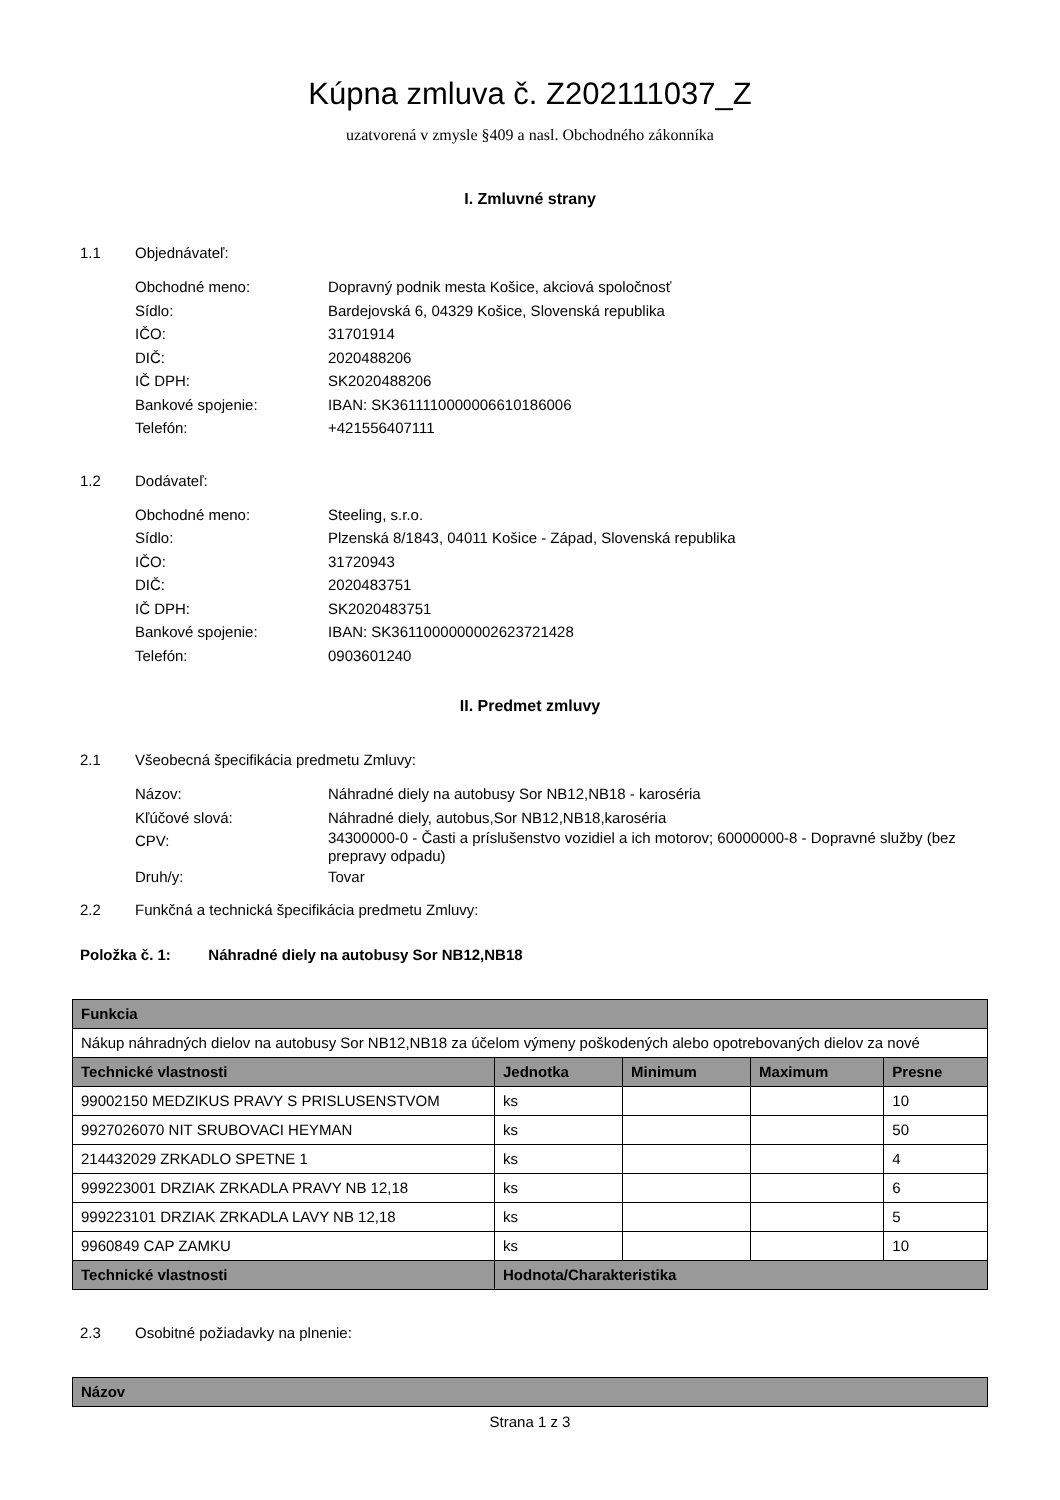Kúpna zmluva č. Z202111037_Z
uzatvorená v zmysle §409 a nasl. Obchodného zákonníka
I. Zmluvné strany
1.1 Objednávateľ:
Obchodné meno: Dopravný podnik mesta Košice, akciová spoločnosť
Sídlo: Bardejovská 6, 04329 Košice, Slovenská republika
IČO: 31701914
DIČ: 2020488206
IČ DPH: SK2020488206
Bankové spojenie: IBAN: SK3611110000006610186006
Telefón: +421556407111
1.2 Dodávateľ:
Obchodné meno: Steeling, s.r.o.
Sídlo: Plzenská 8/1843, 04011 Košice - Západ, Slovenská republika
IČO: 31720943
DIČ: 2020483751
IČ DPH: SK2020483751
Bankové spojenie: IBAN: SK3611000000002623721428
Telefón: 0903601240
II. Predmet zmluvy
2.1 Všeobecná špecifikácia predmetu Zmluvy:
Názov: Náhradné diely na autobusy Sor NB12,NB18 - karoséria
Kľúčové slová: Náhradné diely, autobus,Sor NB12,NB18,karoséria
CPV: 34300000-0 - Časti a príslušenstvo vozidiel a ich motorov; 60000000-8 - Dopravné služby (bez prepravy odpadu)
Druh/y: Tovar
2.2 Funkčná a technická špecifikácia predmetu Zmluvy:
Položka č. 1: Náhradné diely na autobusy Sor NB12,NB18
| Funkcia | | | | |
| --- | --- | --- | --- | --- |
| Nákup náhradných dielov na autobusy Sor NB12,NB18 za účelom výmeny poškodených alebo opotrebovaných dielov za nové | | | | |
| Technické vlastnosti | Jednotka | Minimum | Maximum | Presne |
| 99002150 MEDZIKUS PRAVY S PRISLUSENSTVOM | ks | | | 10 |
| 9927026070 NIT SRUBOVACI HEYMAN | ks | | | 50 |
| 214432029 ZRKADLO SPETNE 1 | ks | | | 4 |
| 999223001 DRZIAK ZRKADLA PRAVY NB 12,18 | ks | | | 6 |
| 999223101 DRZIAK ZRKADLA LAVY NB 12,18 | ks | | | 5 |
| 9960849 CAP ZAMKU | ks | | | 10 |
| Technické vlastnosti | Hodnota/Charakteristika | | | |
2.3 Osobitné požiadavky na plnenie:
| Názov |
| --- |
Strana 1 z 3